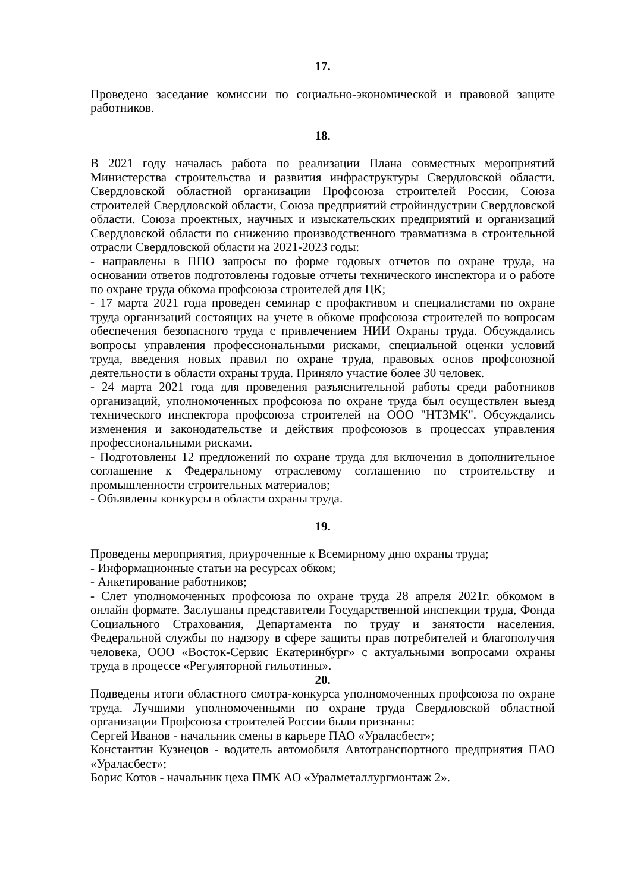17.
Проведено заседание комиссии по социально-экономической и правовой защите работников.
18.
В 2021 году началась работа по реализации Плана совместных мероприятий Министерства строительства и развития инфраструктуры Свердловской области. Свердловской областной организации Профсоюза строителей России, Союза строителей Свердловской области, Союза предприятий стройиндустрии Свердловской области. Союза проектных, научных и изыскательских предприятий и организаций Свердловской области по снижению производственного травматизма в строительной отрасли Свердловской области на 2021-2023 годы:
- направлены в ППО запросы по форме годовых отчетов по охране труда, на основании ответов подготовлены годовые отчеты технического инспектора и о работе по охране труда обкома профсоюза строителей для ЦК;
- 17 марта 2021 года проведен семинар с профактивом и специалистами по охране труда организаций состоящих на учете в обкоме профсоюза строителей по вопросам обеспечения безопасного труда с привлечением НИИ Охраны труда. Обсуждались вопросы управления профессиональными рисками, специальной оценки условий труда, введения новых правил по охране труда, правовых основ профсоюзной деятельности в области охраны труда. Приняло участие более 30 человек.
- 24 марта 2021 года для проведения разъяснительной работы среди работников организаций, уполномоченных профсоюза по охране труда был осуществлен выезд технического инспектора профсоюза строителей на ООО "НТЗМК". Обсуждались изменения и законодательстве и действия профсоюзов в процессах управления профессиональными рисками.
- Подготовлены 12 предложений по охране труда для включения в дополнительное соглашение к Федеральному отраслевому соглашению по строительству и промышленности строительных материалов;
- Объявлены конкурсы в области охраны труда.
19.
Проведены мероприятия, приуроченные к Всемирному дню охраны труда;
- Информационные статьи на ресурсах обком;
- Анкетирование работников;
- Слет уполномоченных профсоюза по охране труда 28 апреля 2021г. обкомом в онлайн формате. Заслушаны представители Государственной инспекции труда, Фонда Социального Страхования, Департамента по труду и занятости населения. Федеральной службы по надзору в сфере защиты прав потребителей и благополучия человека, ООО «Восток-Сервис Екатеринбург» с актуальными вопросами охраны труда в процессе «Регуляторной гильотины».
20.
Подведены итоги областного смотра-конкурса уполномоченных профсоюза по охране труда. Лучшими уполномоченными по охране труда Свердловской областной организации Профсоюза строителей России были признаны:
Сергей Иванов - начальник смены в карьере ПАО «Ураласбест»;
Константин Кузнецов - водитель автомобиля Автотранспортного предприятия ПАО «Ураласбест»;
Борис Котов - начальник цеха ПМК АО «Уралметаллургмонтаж 2».